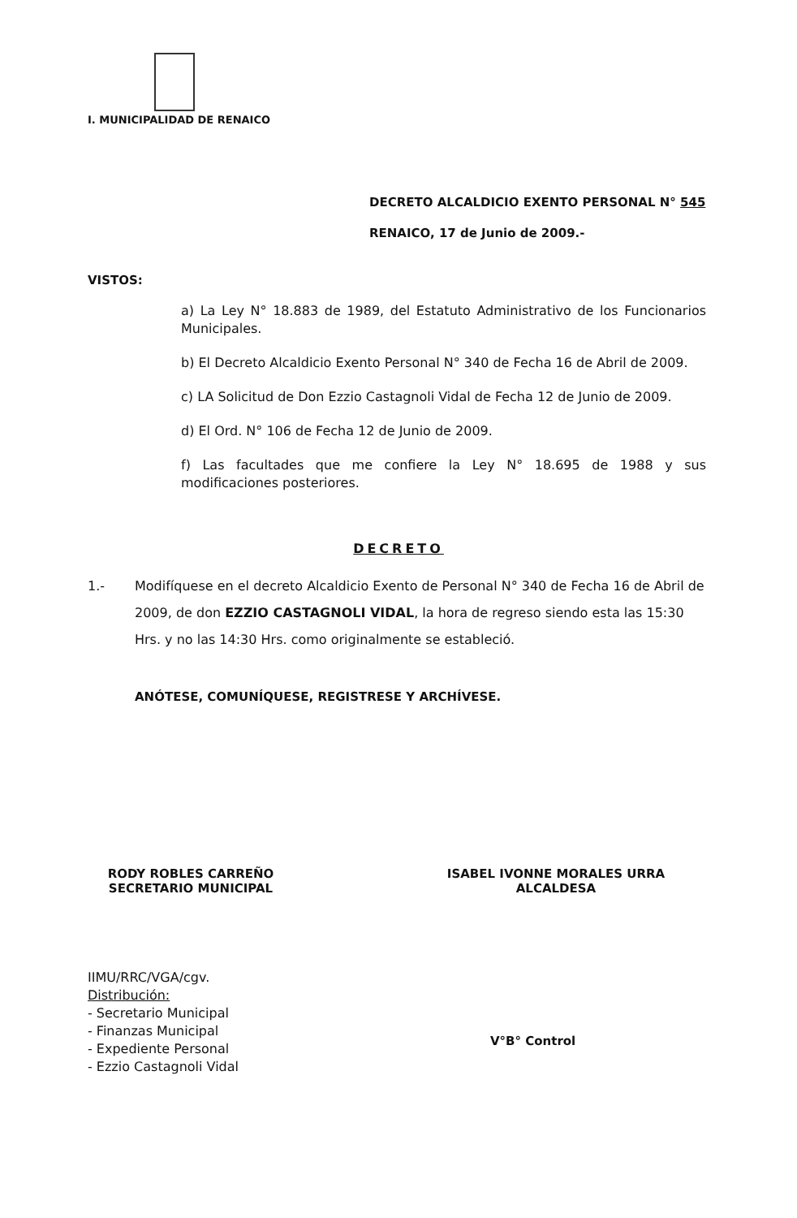I. MUNICIPALIDAD DE RENAICO
DECRETO ALCALDICIO EXENTO PERSONAL N° 545
RENAICO, 17 de Junio de 2009.-
VISTOS:
a) La Ley N° 18.883 de 1989, del Estatuto Administrativo de los Funcionarios Municipales.
b) El Decreto Alcaldicio Exento Personal N° 340 de Fecha 16 de Abril de 2009.
c) LA Solicitud de Don Ezzio Castagnoli Vidal de Fecha 12 de Junio de 2009.
d) El Ord. N° 106 de Fecha 12 de Junio de 2009.
f) Las facultades que me confiere la Ley N° 18.695 de 1988 y sus modificaciones posteriores.
DECRETO
1.- Modifíquese en el decreto Alcaldicio Exento de Personal N° 340 de Fecha 16 de Abril de 2009, de don EZZIO CASTAGNOLI VIDAL, la hora de regreso siendo esta las 15:30 Hrs. y no las 14:30 Hrs. como originalmente se estableció.
ANÓTESE, COMUNÍQUESE, REGISTRESE Y ARCHÍVESE.
RODY ROBLES CARREÑO
SECRETARIO MUNICIPAL
ISABEL IVONNE MORALES URRA
ALCALDESA
IIMU/RRC/VGA/cgv.
Distribución:
- Secretario Municipal
- Finanzas Municipal
- Expediente Personal
- Ezzio Castagnoli Vidal
V°B° Control